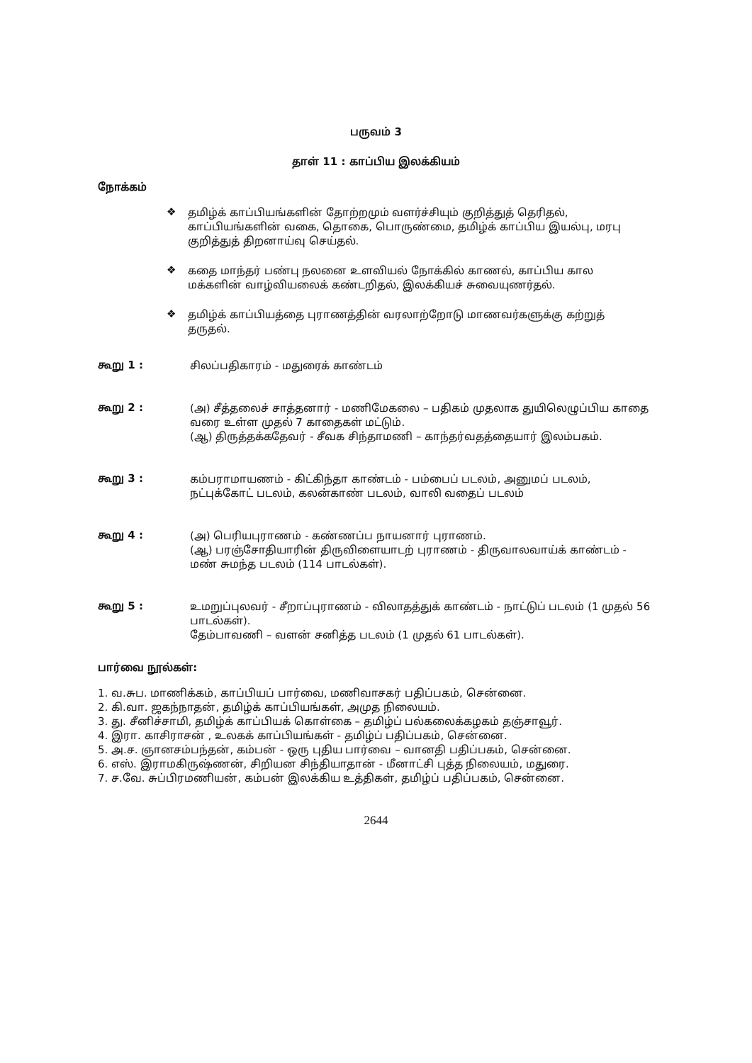பருவம் 3
தாள் 11 : காப்பிய இலக்கியம்
நோக்கம்
❖
தமிழ்க் காப்பியங்களின் தோற்றமும் வளர்ச்சியும் குறித்துத் தெரிதல், காப்பியங்களின் வகை, தொகை, பொருண்மை, தமிழ்க் காப்பிய இயல்பு, மரபு குறித்துத் திறனாய்வு செய்தல்.
❖
கதை மாந்தர் பண்பு நலனை உளவியல் நோக்கில் காணல், காப்பிய கால மக்களின் வாழ்வியலைக் கண்டறிதல், இலக்கியச் சுவையுணர்தல்.
❖
தமிழ்க் காப்பியத்தை புராணத்தின் வரலாற்றோடு மாணவர்களுக்கு கற்றுத் தருதல்.
கூறு 1 :
சிலப்பதிகாரம் - மதுரைக் காண்டம்
கூறு 2 :
(அ) சீத்தலைச் சாத்தனார் - மணிமேகலை – பதிகம் முதலாக துயிலெழுப்பிய காதை வரை உள்ள முதல் 7 காதைகள் மட்டும்.
(ஆ) திருத்தக்கதேவர் - சீவக சிந்தாமணி – காந்தர்வதத்தையார் இலம்பகம்.
கூறு 3 :
கம்பராமாயணம் - கிட்கிந்தா காண்டம் - பம்பைப் படலம், அனுமப் படலம், நட்புக்கோட் படலம், கலன்காண் படலம், வாலி வதைப் படலம்
கூறு 4 :
(அ) பெரியபுராணம் - கண்ணப்ப நாயனார் புராணம்.
(ஆ) பரஞ்சோதியாரின் திருவிளையாடற் புராணம் - திருவாலவாய்க் காண்டம் - மண் சுமந்த படலம் (114 பாடல்கள்).
கூறு 5 :
உமறுப்புலவர் - சீறாப்புராணம் - விலாதத்துக் காண்டம் - நாட்டுப் படலம் (1 முதல் 56 பாடல்கள்).
தேம்பாவணி – வளன் சனித்த படலம் (1 முதல் 61 பாடல்கள்).
பார்வை நூல்கள்:
1. வ.சுப. மாணிக்கம், காப்பியப் பார்வை, மணிவாசகர் பதிப்பகம், சென்னை.
2. கி.வா. ஜகந்நாதன், தமிழ்க் காப்பியங்கள், அமுத நிலையம்.
3. து. சீனிச்சாமி, தமிழ்க் காப்பியக் கொள்கை – தமிழ்ப் பல்கலைக்கழகம் தஞ்சாவூர்.
4. இரா. காசிராசன் , உலகக் காப்பியங்கள் - தமிழ்ப் பதிப்பகம், சென்னை.
5. அ.ச. ஞானசம்பந்தன், கம்பன் - ஒரு புதிய பார்வை – வானதி பதிப்பகம், சென்னை.
6. எஸ். இராமகிருஷ்ணன், சிறியன சிந்தியாதான் - மீனாட்சி புத்த நிலையம், மதுரை.
7. ச.வே. சுப்பிரமணியன், கம்பன் இலக்கிய உத்திகள், தமிழ்ப் பதிப்பகம், சென்னை.
2644